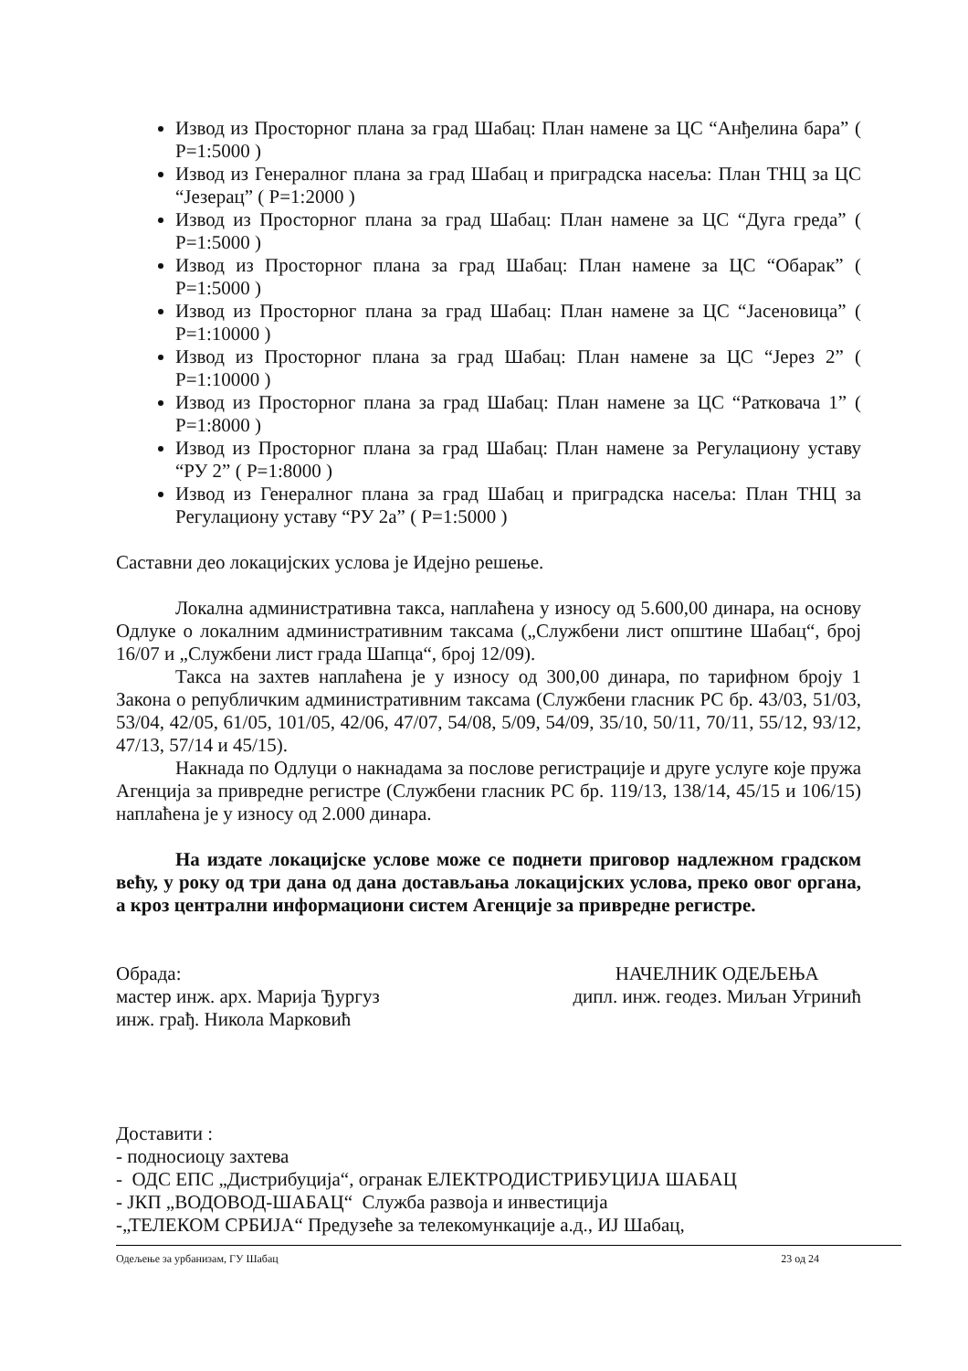Извод из Просторног плана за град Шабац: План намене за ЦС “Анђелина бара” ( Р=1:5000 )
Извод из Генералног плана за град Шабац и приградска насеља: План ТНЦ за ЦС “Језерац” ( Р=1:2000 )
Извод из Просторног плана за град Шабац: План намене за ЦС “Дуга греда” ( Р=1:5000 )
Извод из Просторног плана за град Шабац: План намене за ЦС “Обарак” ( Р=1:5000 )
Извод из Просторног плана за град Шабац: План намене за ЦС “Јасеновица” ( Р=1:10000 )
Извод из Просторног плана за град Шабац: План намене за ЦС “Јерез 2” ( Р=1:10000 )
Извод из Просторног плана за град Шабац: План намене за ЦС “Ратковача 1” ( Р=1:8000 )
Извод из Просторног плана за град Шабац: План намене за Регулациону уставу “РУ 2” ( Р=1:8000 )
Извод из Генералног плана за град Шабац и приградска насеља: План ТНЦ за Регулациону уставу “РУ 2а” ( Р=1:5000 )
Саставни део локацијских услова је Идејно решење.
Локална административна такса, наплаћена у износу од 5.600,00 динара, на основу Одлуке о локалним административним таксама („Службени лист општине Шабац“, број 16/07 и „Службени лист града Шапца“, број 12/09).
Такса на захтев наплаћена је у износу од 300,00 динара, по тарифном броју 1 Закона о републичким административним таксама (Службени гласник РС бр. 43/03, 51/03, 53/04, 42/05, 61/05, 101/05, 42/06, 47/07, 54/08, 5/09, 54/09, 35/10, 50/11, 70/11, 55/12, 93/12, 47/13, 57/14 и 45/15).
Накнада по Одлуци о накнадама за послове регистрације и друге услуге које пружа Агенција за привредне регистре (Службени гласник РС бр. 119/13, 138/14, 45/15 и 106/15) наплаћена је у износу од 2.000 динара.
На издате локацијске услове може се поднети приговор надлежном градском већу, у року од три дана од дана достављања локацијских услова, преко овог органа, а кроз централни информациони систем Агенције за привредне регистре.
Обрада:
мастер инж. арх. Марија Ђургуз
инж. грађ. Никола Марковић
НАЧЕЛНИК ОДЕЉЕЊА
дипл. инж. геодез. Миљан Угринић
Доставити :
- подносиоцу захтева
- ОДС ЕПС „Дистрибуција“, огранак ЕЛЕКТРОДИСТРИБУЦИЈА ШАБАЦ
- ЈКП „ВОДОВОД-ШАБАЦ“ Служба развоја и инвестиција
-„ТЕЛЕКОМ СРБИЈА“ Предузеће за телекомункације а.д., ИЈ Шабац,
Одељење за урбанизам, ГУ Шабац 23 од 24